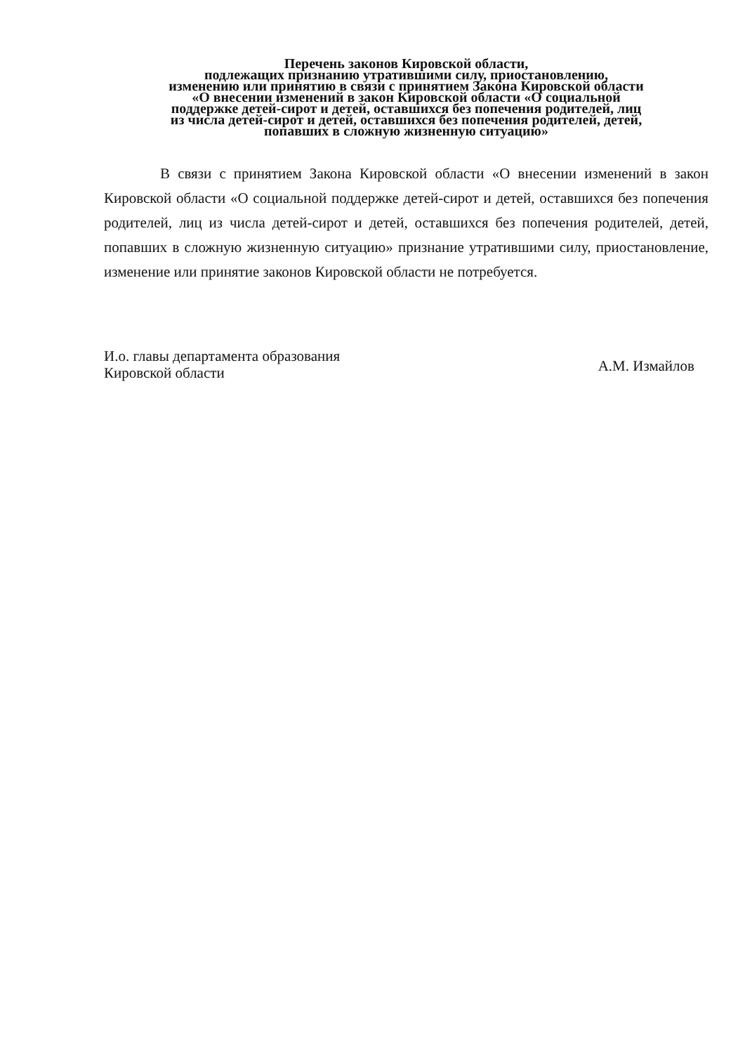Перечень законов Кировской области,
подлежащих признанию утратившими силу, приостановлению,
изменению или принятию в связи с принятием Закона Кировской области
«О внесении изменений в закон Кировской области «О социальной
поддержке детей-сирот и детей, оставшихся без попечения родителей, лиц
из числа детей-сирот и детей, оставшихся без попечения родителей, детей,
попавших в сложную жизненную ситуацию»
В связи с принятием Закона Кировской области «О внесении изменений в закон Кировской области «О социальной поддержке детей-сирот и детей, оставшихся без попечения родителей, лиц из числа детей-сирот и детей, оставшихся без попечения родителей, детей, попавших в сложную жизненную ситуацию» признание утратившими силу, приостановление, изменение или принятие законов Кировской области не потребуется.
И.о. главы департамента образования
Кировской области
А.М. Измайлов